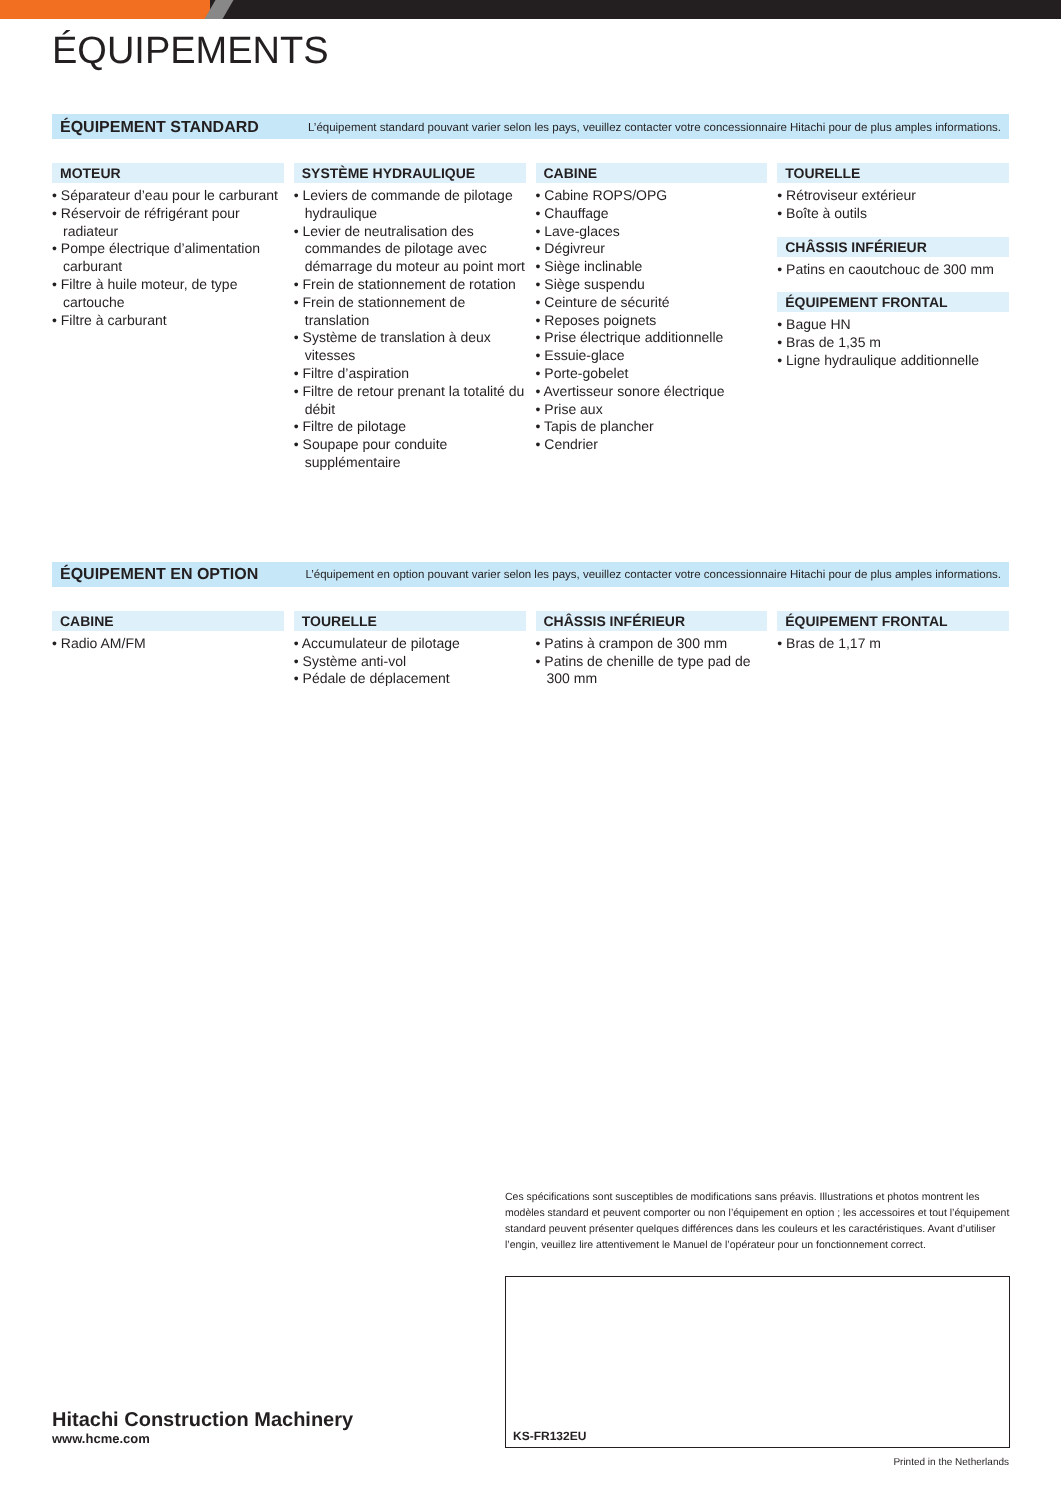ÉQUIPEMENTS
ÉQUIPEMENT STANDARD L’équipement standard pouvant varier selon les pays, veuillez contacter votre concessionnaire Hitachi pour de plus amples informations.
MOTEUR
• Séparateur d’eau pour le carburant
• Réservoir de réfrigérant pour radiateur
• Pompe électrique d’alimentation carburant
• Filtre à huile moteur, de type cartouche
• Filtre à carburant
SYSTÈME HYDRAULIQUE
• Leviers de commande de pilotage hydraulique
• Levier de neutralisation des commandes de pilotage avec démarrage du moteur au point mort
• Frein de stationnement de rotation
• Frein de stationnement de translation
• Système de translation à deux vitesses
• Filtre d’aspiration
• Filtre de retour prenant la totalité du débit
• Filtre de pilotage
• Soupape pour conduite supplémentaire
CABINE
• Cabine ROPS/OPG
• Chauffage
• Lave-glaces
• Dégivreur
• Siège inclinable
• Siège suspendu
• Ceinture de sécurité
• Reposes poignets
• Prise électrique additionnelle
• Essuie-glace
• Porte-gobelet
• Avertisseur sonore électrique
• Prise aux
• Tapis de plancher
• Cendrier
TOURELLE
• Rétroviseur extérieur
• Boîte à outils
CHÂSSIS INFÉRIEUR
• Patins en caoutchouc de 300 mm
ÉQUIPEMENT FRONTAL
• Bague HN
• Bras de 1,35 m
• Ligne hydraulique additionnelle
ÉQUIPEMENT EN OPTION L’équipement en option pouvant varier selon les pays, veuillez contacter votre concessionnaire Hitachi pour de plus amples informations.
CABINE
• Radio AM/FM
TOURELLE
• Accumulateur de pilotage
• Système anti-vol
• Pédale de déplacement
CHÂSSIS INFÉRIEUR
• Patins à crampon de 300 mm
• Patins de chenille de type pad de 300 mm
ÉQUIPEMENT FRONTAL
• Bras de 1,17 m
Ces spécifications sont susceptibles de modifications sans préavis. Illustrations et photos montrent les modèles standard et peuvent comporter ou non l’équipement en option ; les accessoires et tout l’équipement standard peuvent présenter quelques différences dans les couleurs et les caractéristiques. Avant d’utiliser l’engin, veuillez lire attentivement le Manuel de l’opérateur pour un fonctionnement correct.
KS-FR132EU
Hitachi Construction Machinery
www.hcme.com
Printed in the Netherlands